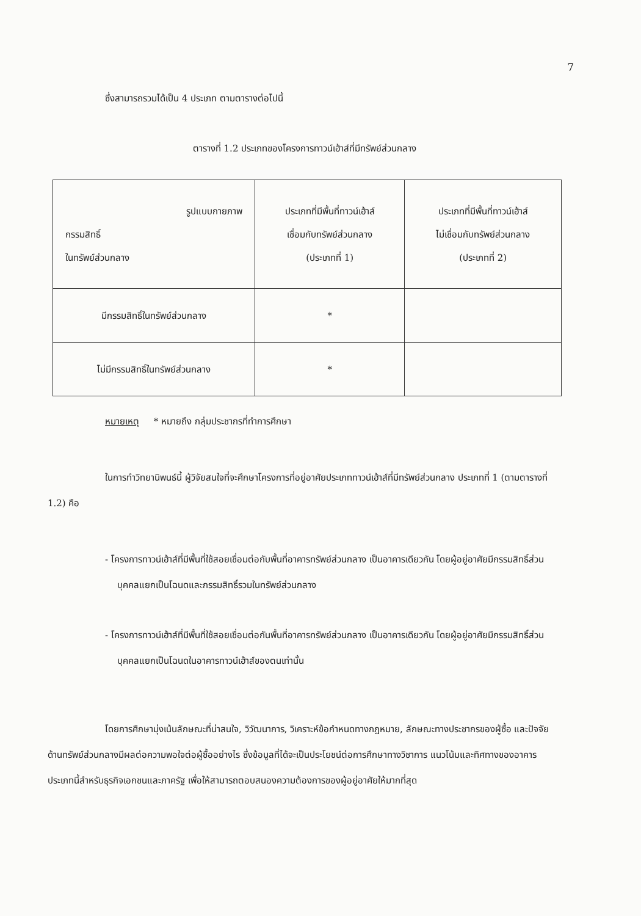7
ซึ่งสามารถรวมได้เป็น 4 ประเภท ตามตารางต่อไปนี้
ตารางที่ 1.2 ประเภทของโครงการทาวน์เฮ้าส์ที่มีทรัพย์ส่วนกลาง
| รูปแบบกายภาพ กรรมสิทธิ์ ในทรัพย์ส่วนกลาง | ประเภทที่มีพื้นที่ทาวน์เฮ้าส์ เชื่อมกับทรัพย์ส่วนกลาง (ประเภทที่ 1) | ประเภทที่มีพื้นที่ทาวน์เฮ้าส์ ไม่เชื่อมกับทรัพย์ส่วนกลาง (ประเภทที่ 2) |
| มีกรรมสิทธิ์ในทรัพย์ส่วนกลาง | * | |
| ไม่มีกรรมสิทธิ์ในทรัพย์ส่วนกลาง | * | |
หมายเหตุ * หมายถึง กลุ่มประชากรที่ทำการศึกษา
ในการทำวิทยานิพนธ์นี้ ผู้วิจัยสนใจที่จะศึกษาโครงการที่อยู่อาศัยประเภททาวน์เฮ้าส์ที่มีทรัพย์ส่วนกลาง ประเภทที่ 1 (ตามตารางที่ 1.2) คือ
- โครงการทาวน์เฮ้าส์ที่มีพื้นที่ใช้สอยเชื่อมต่อกับพื้นที่อาคารทรัพย์ส่วนกลาง เป็นอาคารเดียวกัน โดยผู้อยู่อาศัยมีกรรมสิทธิ์ส่วนบุคคลแยกเป็นโฉนดและกรรมสิทธิ์รวมในทรัพย์ส่วนกลาง
- โครงการทาวน์เฮ้าส์ที่มีพื้นที่ใช้สอยเชื่อมต่อกันพื้นที่อาคารทรัพย์ส่วนกลาง เป็นอาคารเดียวกัน โดยผู้อยู่อาศัยมีกรรมสิทธิ์ส่วนบุคคลแยกเป็นโฉนดในอาคารทาวน์เฮ้าส์ของตนเท่านั้น
โดยการศึกษามุ่งเน้นลักษณะที่น่าสนใจ, วิวัฒนาการ, วิเคราะห์ข้อกำหนดทางกฎหมาย, ลักษณะทางประชากรของผู้ซื้อ และปัจจัยด้านทรัพย์ส่วนกลางมีผลต่อความพอใจต่อผู้ซื้ออย่างไร ซึ่งข้อมูลที่ได้จะเป็นประโยชน์ต่อการศึกษาทางวิชาการ แนวโน้มและทิศทางของอาคารประเภทนี้สำหรับธุรกิจเอกชนและภาครัฐ เพื่อให้สามารถตอบสนองความต้องการของผู้อยู่อาศัยให้มากที่สุด